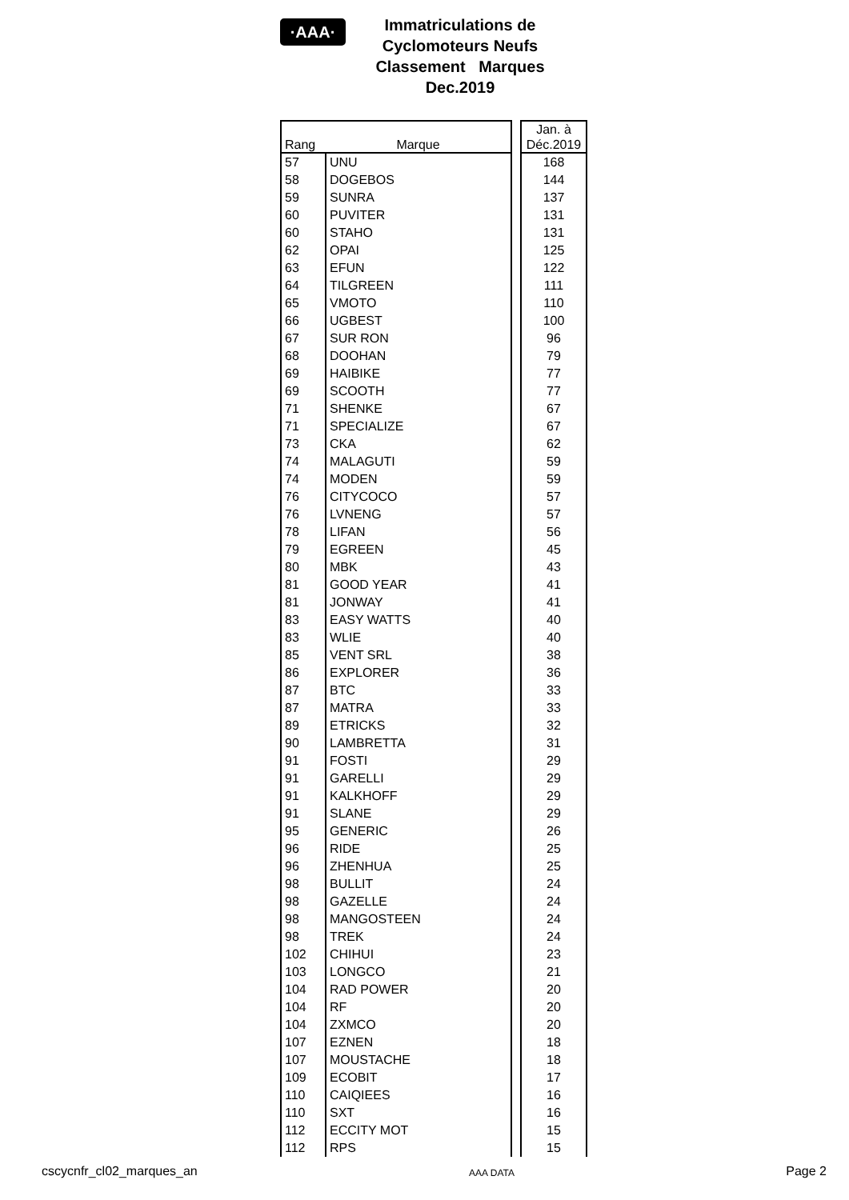·AAA·
Immatriculations de
Cyclomoteurs Neufs
Classement Marques
Dec.2019
| Rang | Marque | | Jan. à Déc.2019 |
| --- | --- | --- | --- |
| 57 | UNU | | 168 |
| 58 | DOGEBOS | | 144 |
| 59 | SUNRA | | 137 |
| 60 | PUVITER | | 131 |
| 60 | STAHO | | 131 |
| 62 | OPAI | | 125 |
| 63 | EFUN | | 122 |
| 64 | TILGREEN | | 111 |
| 65 | VMOTO | | 110 |
| 66 | UGBEST | | 100 |
| 67 | SUR RON | | 96 |
| 68 | DOOHAN | | 79 |
| 69 | HAIBIKE | | 77 |
| 69 | SCOOTH | | 77 |
| 71 | SHENKE | | 67 |
| 71 | SPECIALIZE | | 67 |
| 73 | CKA | | 62 |
| 74 | MALAGUTI | | 59 |
| 74 | MODEN | | 59 |
| 76 | CITYCOCO | | 57 |
| 76 | LVNENG | | 57 |
| 78 | LIFAN | | 56 |
| 79 | EGREEN | | 45 |
| 80 | MBK | | 43 |
| 81 | GOOD YEAR | | 41 |
| 81 | JONWAY | | 41 |
| 83 | EASY WATTS | | 40 |
| 83 | WLIE | | 40 |
| 85 | VENT SRL | | 38 |
| 86 | EXPLORER | | 36 |
| 87 | BTC | | 33 |
| 87 | MATRA | | 33 |
| 89 | ETRICKS | | 32 |
| 90 | LAMBRETTA | | 31 |
| 91 | FOSTI | | 29 |
| 91 | GARELLI | | 29 |
| 91 | KALKHOFF | | 29 |
| 91 | SLANE | | 29 |
| 95 | GENERIC | | 26 |
| 96 | RIDE | | 25 |
| 96 | ZHENHUA | | 25 |
| 98 | BULLIT | | 24 |
| 98 | GAZELLE | | 24 |
| 98 | MANGOSTEEN | | 24 |
| 98 | TREK | | 24 |
| 102 | CHIHUI | | 23 |
| 103 | LONGCO | | 21 |
| 104 | RAD POWER | | 20 |
| 104 | RF | | 20 |
| 104 | ZXMCO | | 20 |
| 107 | EZNEN | | 18 |
| 107 | MOUSTACHE | | 18 |
| 109 | ECOBIT | | 17 |
| 110 | CAIQIEES | | 16 |
| 110 | SXT | | 16 |
| 112 | ECCITY MOT | | 15 |
| 112 | RPS | | 15 |
cscycnfr_cl02_marques_an AAA DATA Page 2